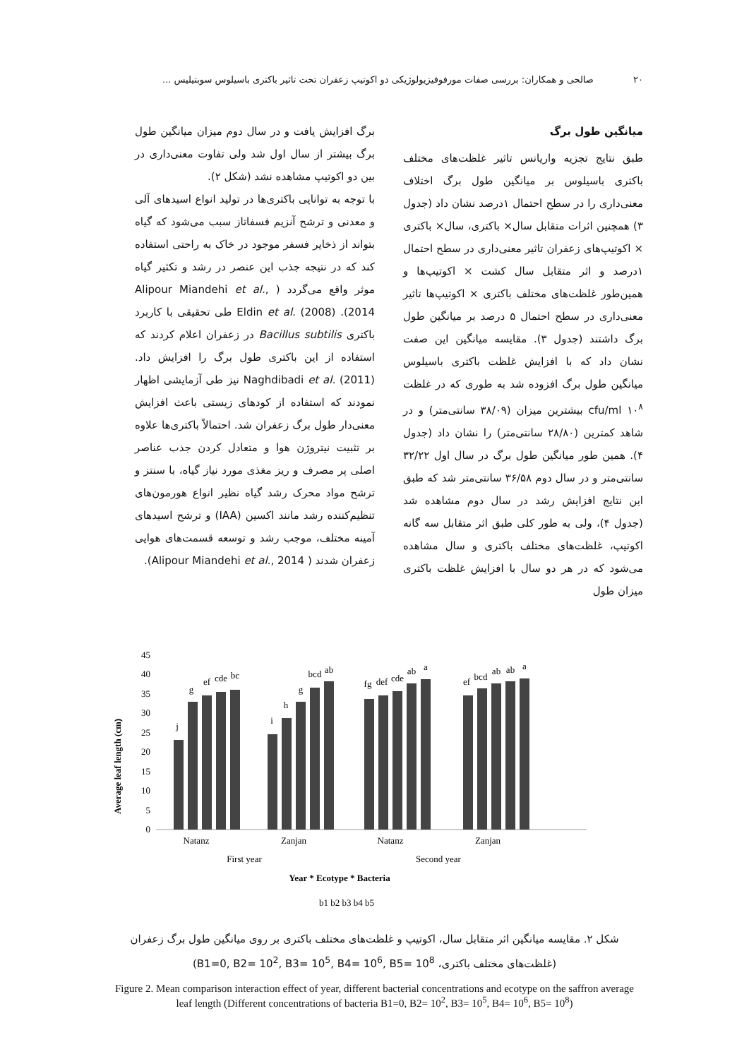۲۰ صالحی و همکاران: بررسی صفات مورفوفیزیولوژیکی دو اکوتیپ زعفران تحت تاثیر باکتری باسیلوس سوبتیلیس ...
میانگین طول برگ
طبق نتایج تجزیه واریانس تاثیر غلظت‌های مختلف باکتری باسیلوس بر میانگین طول برگ اختلاف معنی‌داری را در سطح احتمال ۱درصد نشان داد (جدول ۳) همچنین اثرات متقابل سال× باکتری، سال× باکتری × اکوتیپ‌های زعفران تاثیر معنی‌داری در سطح احتمال ۱درصد و اثر متقابل سال کشت × اکوتیپ‌ها و همین‌طور غلظت‌های مختلف باکتری × اکوتیپ‌ها تاثیر معنی‌داری در سطح احتمال ۵ درصد بر میانگین طول برگ داشتند (جدول ۳). مقایسه میانگین این صفت نشان داد که با افزایش غلظت باکتری باسیلوس میانگین طول برگ افزوده شد به طوری که در غلظت cfu/ml ۱۰<sup>۸</sup> بیشترین میزان (۳۸/۰۹ سانتی‌متر) و در شاهد کمترین (۲۸/۸۰ سانتی‌متر) را نشان داد (جدول ۴). همین طور میانگین طول برگ در سال اول ۳۲/۲۲ سانتی‌متر و در سال دوم ۳۶/۵۸ سانتی‌متر شد که طبق این نتایج افزایش رشد در سال دوم مشاهده شد (جدول ۴)، ولی به طور کلی طبق اثر متقابل سه گانه اکوتیپ، غلظت‌های مختلف باکتری و سال مشاهده می‌شود که در هر دو سال با افزایش غلظت باکتری میزان طول
برگ افزایش یافت و در سال دوم میزان میانگین طول برگ بیشتر از سال اول شد ولی تفاوت معنی‌داری در بین دو اکوتیپ مشاهده نشد (شکل ۲).
با توجه به توانایی باکتری‌ها در تولید انواع اسیدهای آلی و معدنی و ترشح آنزیم فسفاتاز سبب می‌شود که گیاه بتواند از ذخایر فسفر موجود در خاک به راحتی استفاده کند که در نتیجه جذب این عنصر در رشد و تکثیر گیاه موثر واقع می‌گردد ( Alipour Miandehi et al., 2014). Eldin et al. (2008) طی تحقیقی با کاربرد باکتری Bacillus subtilis در زعفران اعلام کردند که استفاده از این باکتری طول برگ را افزایش داد. Naghdibadi et al. (2011) نیز طی آزمایشی اظهار نمودند که استفاده از کودهای زیستی باعث افزایش معنی‌دار طول برگ زعفران شد. احتمالاً باکتری‌ها علاوه بر تثبیت نیتروژن هوا و متعادل کردن جذب عناصر اصلی پر مصرف و ریز مغذی مورد نیاز گیاه، با سنتز و ترشح مواد محرک رشد گیاه نظیر انواع هورمون‌های تنظیم‌کننده رشد مانند اکسین (IAA) و ترشح اسیدهای آمینه مختلف، موجب رشد و توسعه قسمت‌های هوایی زعفران شدند ( Alipour Miandehi et al., 2014).
Average leaf length (cm)
0
5
10
15
20
25
30
35
40
45
j
g
ef
cde
bc
i
h
g
bcd
ab
fg
def
cde
ab
a
ef
bcd
ab
ab
a
Natanz
Zanjan
Natanz
Zanjan
First year
Second year
Year * Ecotype * Bacteria
b1 b2 b3 b4 b5
شکل ۲. مقایسه میانگین اثر متقابل سال، اکوتیپ و غلظت‌های مختلف باکتری بر روی میانگین طول برگ زعفران (غلظت‌های مختلف باکتری، B1=0, B2= 10<sup>2</sup>, B3= 10<sup>5</sup>, B4= 10<sup>6</sup>, B5= 10<sup>8</sup>)
Figure 2. Mean comparison interaction effect of year, different bacterial concentrations and ecotype on the saffron average leaf length (Different concentrations of bacteria B1=0, B2= 10<sup>2</sup>, B3= 10<sup>5</sup>, B4= 10<sup>6</sup>, B5= 10<sup>8</sup>)